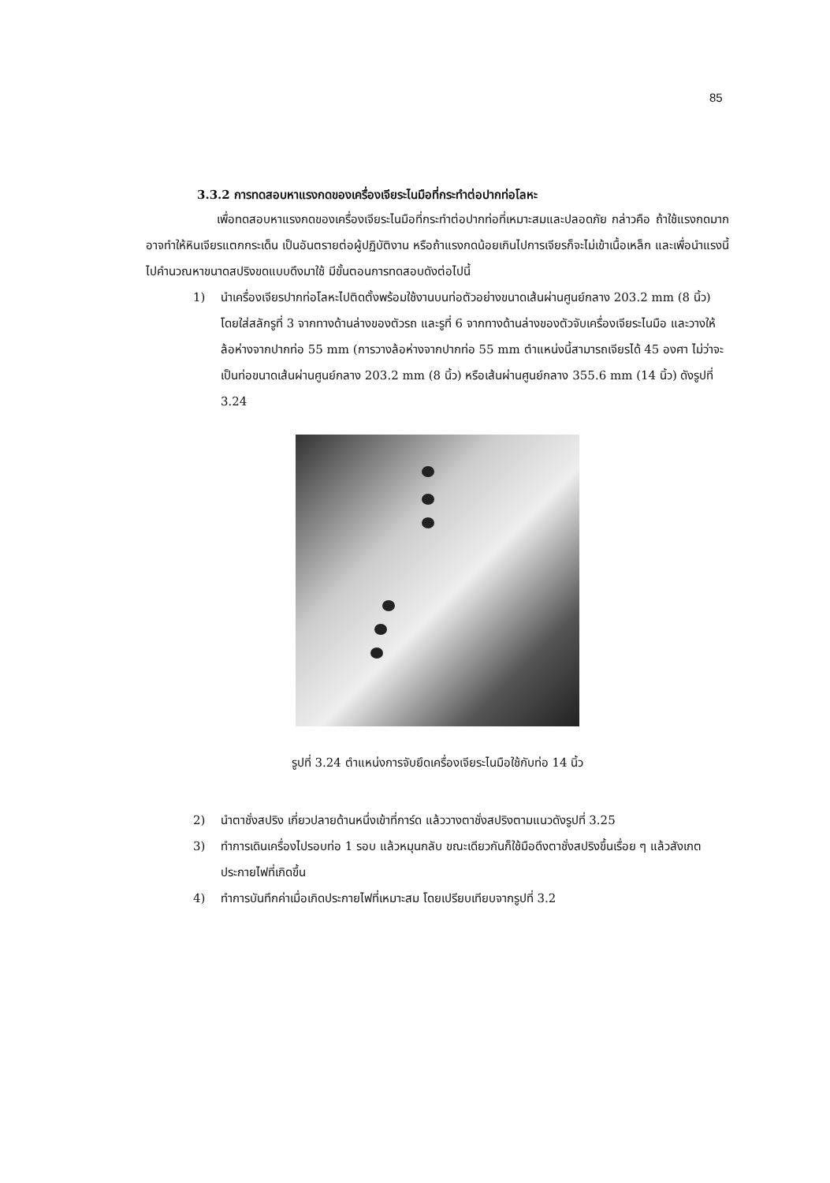85
3.3.2 การทดสอบหาแรงกดของเครื่องเจียระไนมือที่กระทำต่อปากท่อโลหะ
เพื่อทดสอบหาแรงกดของเครื่องเจียระไนมือที่กระทำต่อปากท่อที่เหมาะสมและปลอดภัย กล่าวคือ ถ้าใช้แรงกดมากอาจทำให้หินเจียรแตกกระเด็น เป็นอันตรายต่อผู้ปฏิบัติงาน หรือถ้าแรงกดน้อยเกินไปการเจียรก็จะไม่เข้าเนื้อเหล็ก และเพื่อนำแรงนี้ไปคำนวณหาขนาดสปริงขดแบบดึงมาใช้ มีขั้นตอนการทดสอบดังต่อไปนี้
1) นำเครื่องเจียรปากท่อโลหะไปติดตั้งพร้อมใช้งานบนท่อตัวอย่างขนาดเส้นผ่านศูนย์กลาง 203.2 mm (8 นิ้ว) โดยใส่สลักรูที่ 3 จากทางด้านล่างของตัวรถ และรูที่ 6 จากทางด้านล่างของตัวจับเครื่องเจียระไนมือ และวางให้ล้อห่างจากปากท่อ 55 mm (การวางล้อห่างจากปากท่อ 55 mm ตำแหน่งนี้สามารถเจียรได้ 45 องศา ไม่ว่าจะเป็นท่อขนาดเส้นผ่านศูนย์กลาง 203.2 mm (8 นิ้ว) หรือเส้นผ่านศูนย์กลาง 355.6 mm (14 นิ้ว) ดังรูปที่ 3.24
รูปที่ 3.24 ตำแหน่งการจับยึดเครื่องเจียระไนมือใช้กับท่อ 14 นิ้ว
2) นำตาชั่งสปริง เกี่ยวปลายด้านหนึ่งเข้าที่การ์ด แล้ววางตาชั่งสปริงตามแนวดังรูปที่ 3.25
3) ทำการเดินเครื่องไปรอบท่อ 1 รอบ แล้วหมุนกลับ ขณะเดียวกันก็ใช้มือดึงตาชั่งสปริงขึ้นเรื่อย ๆ แล้วสังเกตประกายไฟที่เกิดขึ้น
4) ทำการบันทึกค่าเมื่อเกิดประกายไฟที่เหมาะสม โดยเปรียบเทียบจากรูปที่ 3.2